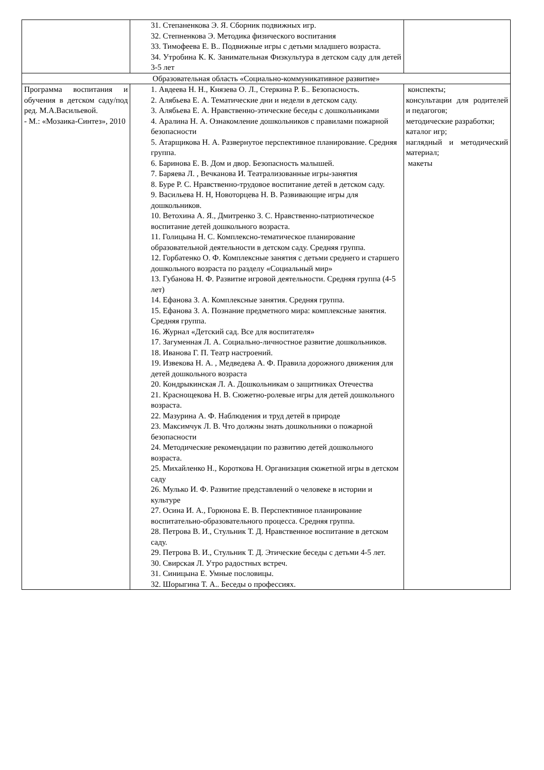| | 31. Степаненкова Э. Я. Сборник подвижных игр. 32. Степненкова Э. Методика физического воспитания 33. Тимофеева Е. В.. Подвижные игры с детьми младшего возраста. 34. Утробина К. К. Занимательная Физкультура в детском саду для детей 3-5 лет | |
| Образовательная область «Социально-коммуникативное развитие» | | |
| Программа воспитания и обучения в детском саду/под ред. М.А.Васильевой. - М.: «Мозаика-Синтез», 2010 | 1. Авдеева Н. Н., Князева О. Л., Стеркина Р. Б.. Безопасность. 2. Алябьева Е. А. Тематические дни и недели в детском саду. 3. Алябьева Е. А. Нравственно-этические беседы с дошкольниками 4. Аралина Н. А. Ознакомление дошкольников с правилами пожарной безопасности 5. Атарщикова Н. А. Развернутое перспективное планирование. Средняя группа. 6. Баринова Е. В. Дом и двор. Безопасность малышей. 7. Баряева Л. , Вечканова И. Театрализованные игры-занятия 8. Буре Р. С. Нравственно-трудовое воспитание детей в детском саду. 9. Васильева Н. Н, Новоторцева Н. В. Развивающие игры для дошкольников. 10. Ветохина А. Я., Дмитренко З. С. Нравственно-патриотическое воспитание детей дошкольного возраста. 11. Голицына Н. С. Комплексно-тематическое планирование образовательной деятельности в детском саду. Средняя группа. 12. Горбатенко О. Ф. Комплексные занятия с детьми среднего и старшего дошкольного возраста по разделу «Социальный мир» 13. Губанова Н. Ф. Развитие игровой деятельности. Средняя группа (4-5 лет) 14. Ефанова З. А. Комплексные занятия. Средняя группа. 15. Ефанова З. А. Познание предметного мира: комплексные занятия. Средняя группа. 16. Журнал «Детский сад. Все для воспитателя» 17. Загуменная Л. А. Социально-личностное развитие дошкольников. 18. Иванова Г. П. Театр настроений. 19. Извекова Н. А. , Медведева А. Ф. Правила дорожного движения для детей дошкольного возраста 20. Кондрыкинская Л. А. Дошкольникам о защитниках Отечества 21. Краснощекова Н. В. Сюжетно-ролевые игры для детей дошкольного возраста. 22. Мазурина А. Ф. Наблюдения и труд детей в природе 23. Максимчук Л. В. Что должны знать дошкольники о пожарной безопасности 24. Методические рекомендации по развитию детей дошкольного возраста. 25. Михайленко Н., Короткова Н. Организация сюжетной игры в детском саду 26. Мулько И. Ф. Развитие представлений о человеке в истории и культуре 27. Осина И. А., Горюнова Е. В. Перспективное планирование воспитательно-образовательного процесса. Средняя группа. 28. Петрова В. И., Стульник Т. Д. Нравственное воспитание в детском саду. 29. Петрова В. И., Стульник Т. Д. Этические беседы с детьми 4-5 лет. 30. Свирская Л. Утро радостных встреч. 31. Синицына Е. Умные пословицы. 32. Шорыгина Т. А.. Беседы о профессиях. | конспекты; консультации для родителей и педагогов; методические разработки; каталог игр; наглядный и методический материал; макеты |